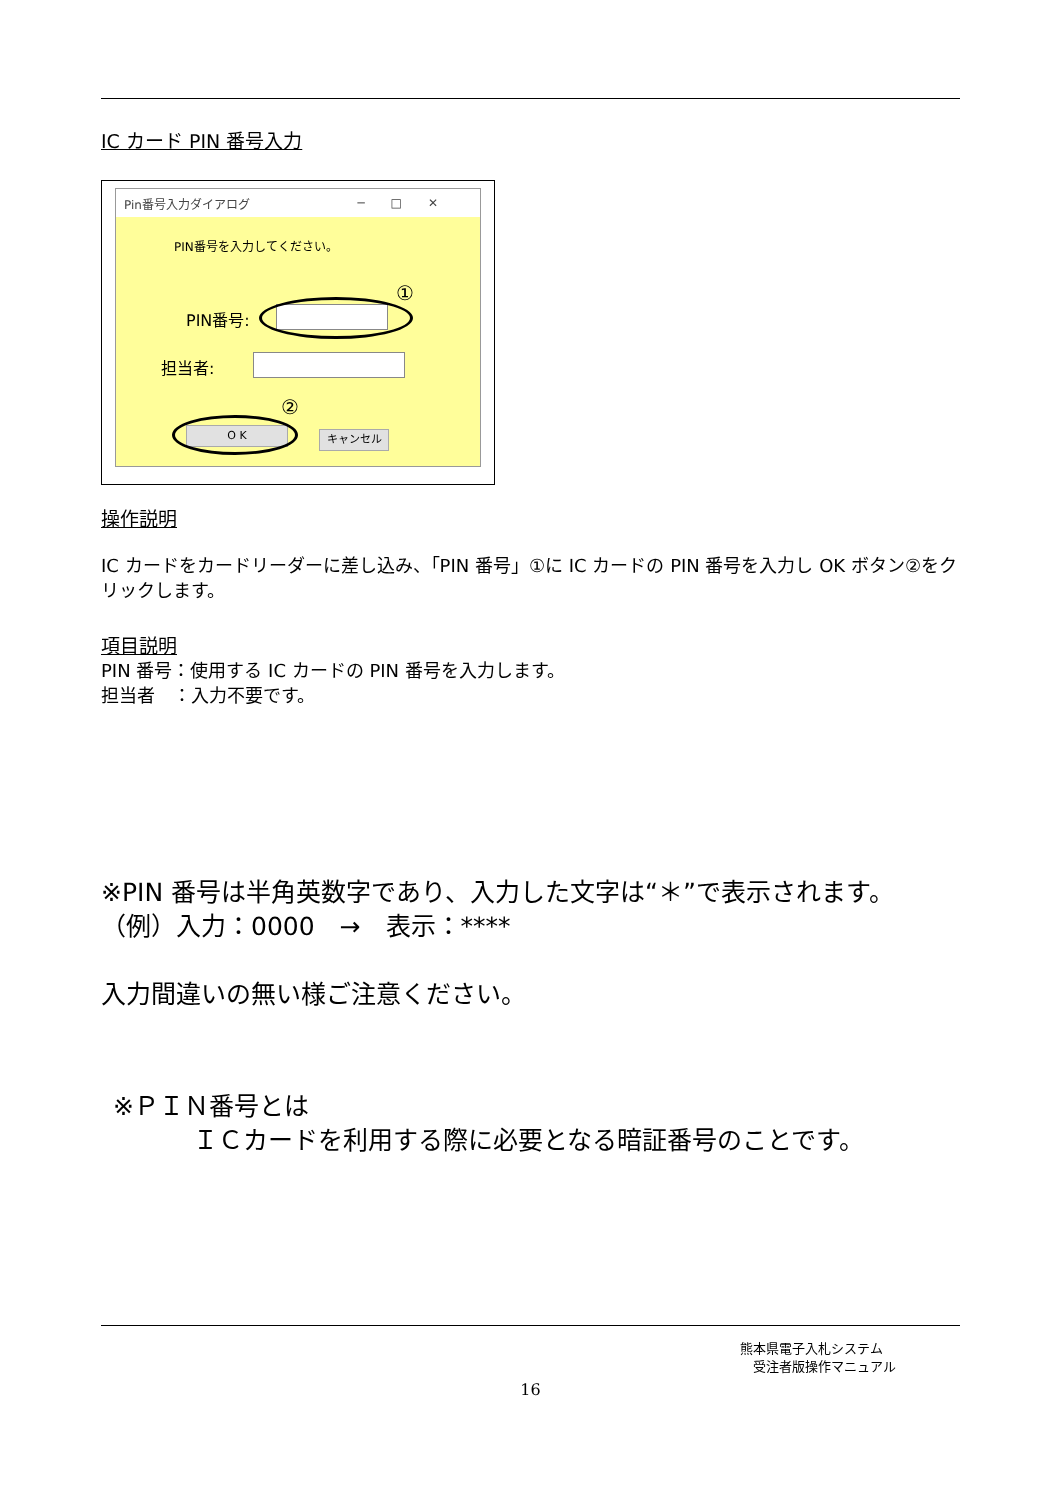IC カード PIN 番号入力
Pin番号入力ダイアログ ─□✕
PIN番号を入力してください。
PIN番号:
①
担当者:
②
O K キャンセル
操作説明
IC カードをカードリーダーに差し込み、「PIN 番号」①に IC カードの PIN 番号を入力し OK ボタン②をクリックします。
項目説明
PIN 番号：使用する IC カードの PIN 番号を入力します。
担当者　：入力不要です。
※PIN 番号は半角英数字であり、入力した文字は“＊”で表示されます。
（例）入力：0000　→　表示：****
入力間違いの無い様ご注意ください。
※ＰＩＮ番号とは
ＩＣカードを利用する際に必要となる暗証番号のことです。
熊本県電子入札システム
　受注者版操作マニュアル
16